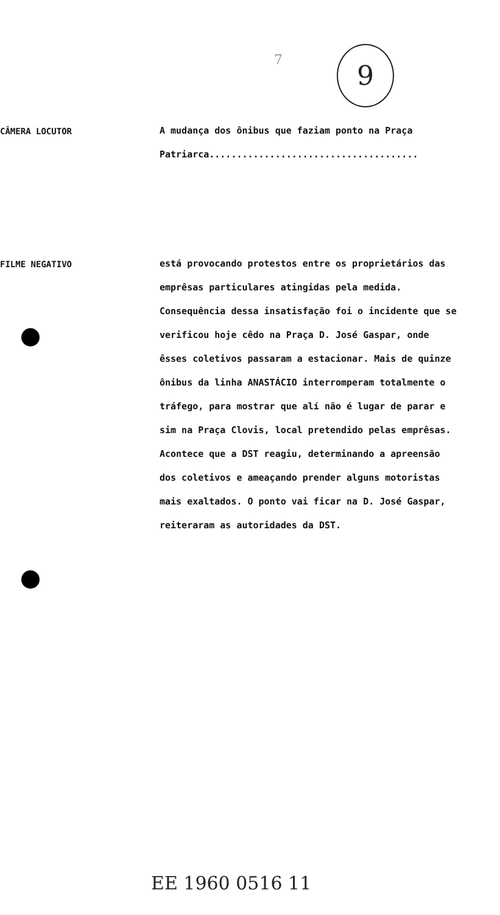7 9
CÂMERA LOCUTOR
A mudança dos ônibus que faziam ponto na Praça Patriarca......................................
FILME NEGATIVO
está provocando protestos entre os proprietários das emprêsas particulares atingidas pela medida. Consequência dessa insatisfação foi o incidente que se verificou hoje cêdo na Praça D. José Gaspar, onde êsses coletivos passaram a estacionar. Mais de quinze ônibus da linha ANASTÁCIO interromperam totalmente o tráfego, para mostrar que alí não é lugar de parar e sim na Praça Clovis, local pretendido pelas emprêsas. Acontece que a DST reagiu, determinando a apreensão dos coletivos e ameaçando prender alguns motoristas mais exaltados. O ponto vai ficar na D. José Gaspar, reiteraram as autoridades da DST.
EE 1960 0516 11